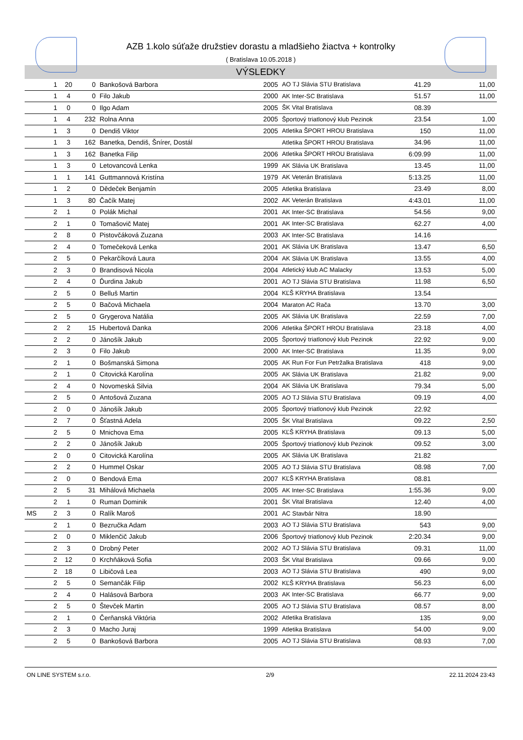AZB 1.kolo súťaže družstiev dorastu a mladšieho žiactva + kontrolky
( Bratislava 10.05.2018 )
VÝSLEDKY
| | 1 | 20 | 0 | Bankošová Barbora | 2005 | AO TJ Slávia STU Bratislava | 41.29 | 11,00 |
| | 1 | 4 | 0 | Filo Jakub | 2000 | AK Inter-SC Bratislava | 51.57 | 11,00 |
| | 1 | 0 | 0 | Ilgo Adam | 2005 | ŠK Vital Bratislava | 08.39 | |
| | 1 | 4 | 232 | Rolna Anna | 2005 | Športový triatlonový klub Pezinok | 23.54 | 1,00 |
| | 1 | 3 | 0 | Dendiš Viktor | 2005 | Atletika ŠPORT HROU Bratislava | 150 | 11,00 |
| | 1 | 3 | 162 | Banetka, Dendiš, Šnírer, Dostál | | Atletika ŠPORT HROU Bratislava | 34.96 | 11,00 |
| | 1 | 3 | 162 | Banetka Filip | 2006 | Atletika ŠPORT HROU Bratislava | 6:09.99 | 11,00 |
| | 1 | 3 | 0 | Letovancová Lenka | 1999 | AK Slávia UK Bratislava | 13.45 | 11,00 |
| | 1 | 1 | 141 | Guttmannová Kristína | 1979 | AK Veterán Bratislava | 5:13.25 | 11,00 |
| | 1 | 2 | 0 | Dědeček Benjamín | 2005 | Atletika Bratislava | 23.49 | 8,00 |
| | 1 | 3 | 80 | Čačík Matej | 2002 | AK Veterán Bratislava | 4:43.01 | 11,00 |
| | 2 | 1 | 0 | Polák Michal | 2001 | AK Inter-SC Bratislava | 54.56 | 9,00 |
| | 2 | 1 | 0 | Tomašovič Matej | 2001 | AK Inter-SC Bratislava | 62.27 | 4,00 |
| | 2 | 8 | 0 | Pistovčáková Zuzana | 2003 | AK Inter-SC Bratislava | 14.16 | |
| | 2 | 4 | 0 | Tomečeková Lenka | 2001 | AK Slávia UK Bratislava | 13.47 | 6,50 |
| | 2 | 5 | 0 | Pekarčíková Laura | 2004 | AK Slávia UK Bratislava | 13.55 | 4,00 |
| | 2 | 3 | 0 | Brandisová Nicola | 2004 | Atletický klub AC Malacky | 13.53 | 5,00 |
| | 2 | 4 | 0 | Ďurdina Jakub | 2001 | AO TJ Slávia STU Bratislava | 11.98 | 6,50 |
| | 2 | 5 | 0 | Belluš Martin | 2004 | KĽŠ KRYHA Bratislava | 13.54 | |
| | 2 | 5 | 0 | Bačová Michaela | 2004 | Maraton AC Rača | 13.70 | 3,00 |
| | 2 | 5 | 0 | Grygerova Natália | 2005 | AK Slávia UK Bratislava | 22.59 | 7,00 |
| | 2 | 2 | 15 | Hubertová Danka | 2006 | Atletika ŠPORT HROU Bratislava | 23.18 | 4,00 |
| | 2 | 2 | 0 | Jánošík Jakub | 2005 | Športový triatlonový klub Pezinok | 22.92 | 9,00 |
| | 2 | 3 | 0 | Filo Jakub | 2000 | AK Inter-SC Bratislava | 11.35 | 9,00 |
| | 2 | 1 | 0 | Bošmanská Simona | 2005 | AK Run For Fun Petržalka Bratislava | 418 | 9,00 |
| | 2 | 1 | 0 | Citovická Karolína | 2005 | AK Slávia UK Bratislava | 21.82 | 9,00 |
| | 2 | 4 | 0 | Novomeská Silvia | 2004 | AK Slávia UK Bratislava | 79.34 | 5,00 |
| | 2 | 5 | 0 | Antošová Zuzana | 2005 | AO TJ Slávia STU Bratislava | 09.19 | 4,00 |
| | 2 | 0 | 0 | Jánošík Jakub | 2005 | Športový triatlonový klub Pezinok | 22.92 | |
| | 2 | 7 | 0 | Šťastná Adela | 2005 | ŠK Vital Bratislava | 09.22 | 2,50 |
| | 2 | 5 | 0 | Mnichova Ema | 2005 | KĽŠ KRYHA Bratislava | 09.13 | 5,00 |
| | 2 | 2 | 0 | Jánošík Jakub | 2005 | Športový triatlonový klub Pezinok | 09.52 | 3,00 |
| | 2 | 0 | 0 | Citovická Karolína | 2005 | AK Slávia UK Bratislava | 21.82 | |
| | 2 | 2 | 0 | Hummel Oskar | 2005 | AO TJ Slávia STU Bratislava | 08.98 | 7,00 |
| | 2 | 0 | 0 | Bendová Ema | 2007 | KĽŠ KRYHA Bratislava | 08.81 | |
| | 2 | 5 | 31 | Mihálová Michaela | 2005 | AK Inter-SC Bratislava | 1:55.36 | 9,00 |
| | 2 | 1 | 0 | Ruman Dominik | 2001 | ŠK Vital Bratislava | 12.40 | 4,00 |
| MS | 2 | 3 | 0 | Ralík Maroš | 2001 | AC Stavbár Nitra | 18.90 | |
| | 2 | 1 | 0 | Bezručka Adam | 2003 | AO TJ Slávia STU Bratislava | 543 | 9,00 |
| | 2 | 0 | 0 | Miklenčič Jakub | 2006 | Športový triatlonový klub Pezinok | 2:20.34 | 9,00 |
| | 2 | 3 | 0 | Drobný Peter | 2002 | AO TJ Slávia STU Bratislava | 09.31 | 11,00 |
| | 2 | 12 | 0 | Krchňáková Sofia | 2003 | ŠK Vital Bratislava | 09.66 | 9,00 |
| | 2 | 18 | 0 | Libičová Lea | 2003 | AO TJ Slávia STU Bratislava | 490 | 9,00 |
| | 2 | 5 | 0 | Semančák Filip | 2002 | KĽŠ KRYHA Bratislava | 56.23 | 6,00 |
| | 2 | 4 | 0 | Halásová Barbora | 2003 | AK Inter-SC Bratislava | 66.77 | 9,00 |
| | 2 | 5 | 0 | Števček Martin | 2005 | AO TJ Slávia STU Bratislava | 08.57 | 8,00 |
| | 2 | 1 | 0 | Čerňanská Viktória | 2002 | Atletika Bratislava | 135 | 9,00 |
| | 2 | 3 | 0 | Macho Juraj | 1999 | Atletika Bratislava | 54.00 | 9,00 |
| | 2 | 5 | 0 | Bankošová Barbora | 2005 | AO TJ Slávia STU Bratislava | 08.93 | 7,00 |
ON LINE SYSTEM s.r.o. 2/9 22.11.2024 23:43